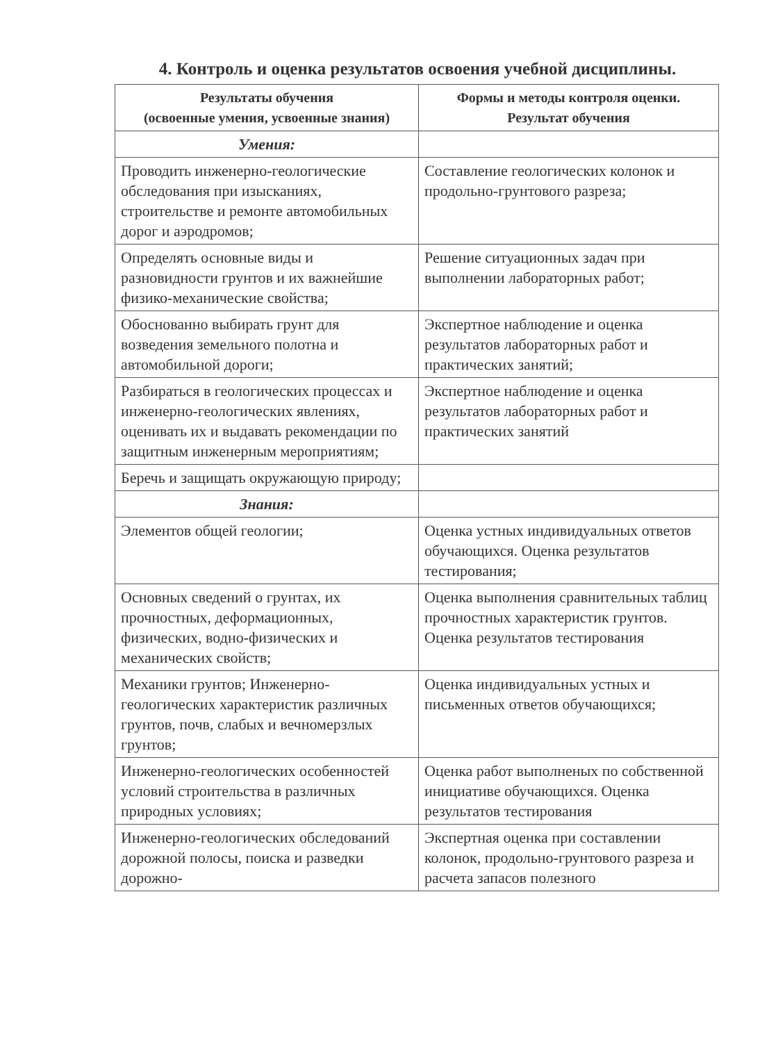4. Контроль и оценка результатов освоения учебной дисциплины.
| Результаты обучения (освоенные умения, усвоенные знания) | Формы и методы контроля оценки. Результат обучения |
| --- | --- |
| Умения: | |
| Проводить инженерно-геологические обследования при изысканиях, строительстве и ремонте автомобильных дорог и аэродромов; | Составление геологических колонок и продольно-грунтового разреза; |
| Определять основные виды и разновидности грунтов и их важнейшие физико-механические свойства; | Решение ситуационных задач при выполнении лабораторных работ; |
| Обоснованно выбирать грунт для возведения земельного полотна и автомобильной дороги; | Экспертное наблюдение и оценка результатов лабораторных работ и практических занятий; |
| Разбираться в геологических процессах и инженерно-геологических явлениях, оценивать их и выдавать рекомендации по защитным инженерным мероприятиям; | Экспертное наблюдение и оценка результатов лабораторных работ и практических занятий |
| Беречь и защищать окружающую природу; | |
| Знания: | |
| Элементов общей геологии; | Оценка устных индивидуальных ответов обучающихся. Оценка результатов тестирования; |
| Основных сведений о грунтах, их прочностных, деформационных, физических, водно-физических и механических свойств; | Оценка выполнения сравнительных таблиц прочностных характеристик грунтов. Оценка результатов тестирования |
| Механики грунтов; Инженерно-геологических характеристик различных грунтов, почв, слабых и вечномерзлых грунтов; | Оценка индивидуальных устных и письменных ответов обучающихся; |
| Инженерно-геологических особенностей условий строительства в различных природных условиях; | Оценка работ выполненых по собственной инициативе обучающихся. Оценка результатов тестирования |
| Инженерно-геологических обследований дорожной полосы, поиска и разведки дорожно- | Экспертная оценка при составлении колонок, продольно-грунтового разреза и расчета запасов полезного |